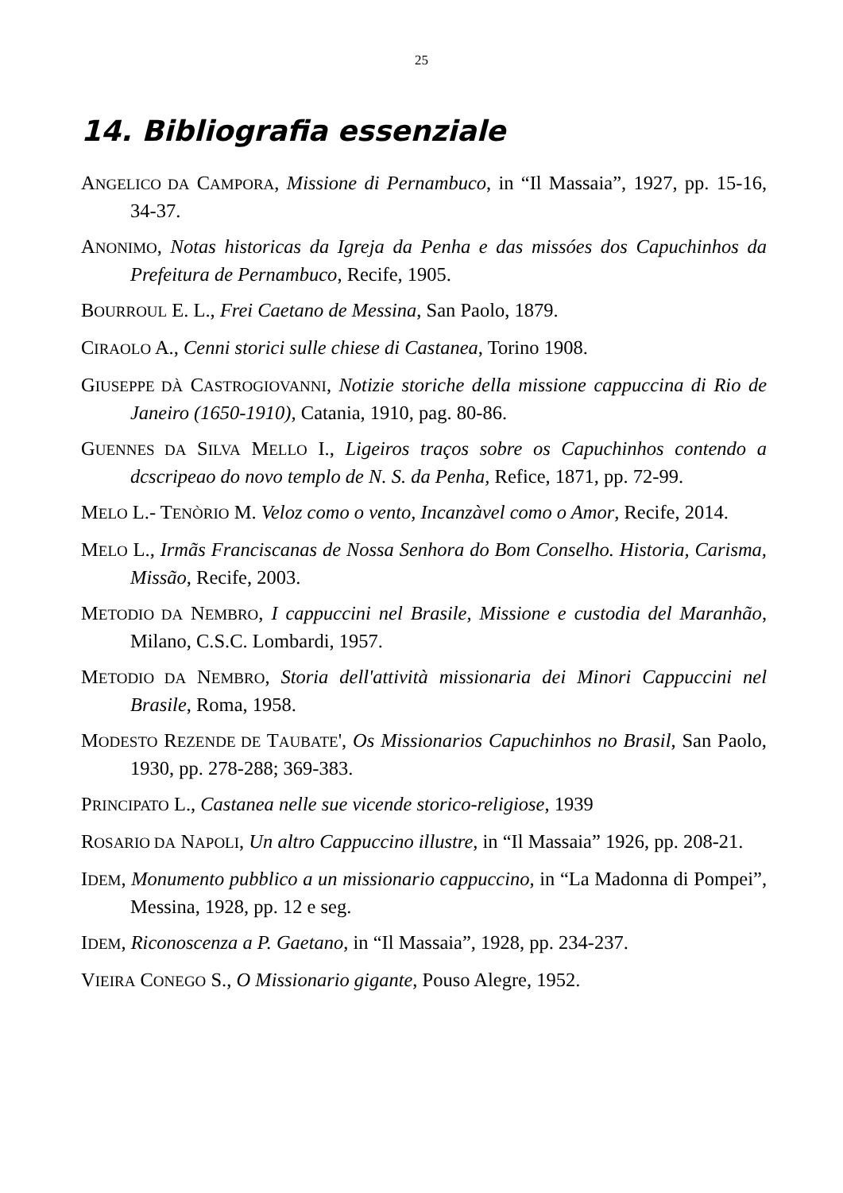25
14. Bibliografia essenziale
ANGELICO DA CAMPORA, Missione di Pernambuco, in “Il Massaia”, 1927, pp. 15-16, 34-37.
ANONIMO, Notas historicas da Igreja da Penha e das missóes dos Capuchinhos da Prefeitura de Pernambuco, Recife, 1905.
BOURROUL E. L., Frei Caetano de Messina, San Paolo, 1879.
CIRAOLO A., Cenni storici sulle chiese di Castanea, Torino 1908.
GIUSEPPE DÀ CASTROGIOVANNI, Notizie storiche della missione cappuccina di Rio de Janeiro (1650-1910), Catania, 1910, pag. 80-86.
GUENNES DA SILVA MELLO I., Ligeiros traços sobre os Capuchinhos contendo a dcscripeao do novo templo de N. S. da Penha, Refice, 1871, pp. 72-99.
MELO L.- TENÒRIO M. Veloz como o vento, Incanzàvel como o Amor, Recife, 2014.
MELO L., Irmãs Franciscanas de Nossa Senhora do Bom Conselho. Historia, Carisma, Missão, Recife, 2003.
METODIO DA NEMBRO, I cappuccini nel Brasile, Missione e custodia del Maranhão, Milano, C.S.C. Lombardi, 1957.
METODIO DA NEMBRO, Storia dell'attività missionaria dei Minori Cappuccini nel Brasile, Roma, 1958.
MODESTO REZENDE DE TAUBATE', Os Missionarios Capuchinhos no Brasil, San Paolo, 1930, pp. 278-288; 369-383.
PRINCIPATO L., Castanea nelle sue vicende storico-religiose, 1939
ROSARIO DA NAPOLI, Un altro Cappuccino illustre, in “Il Massaia” 1926, pp. 208-21.
IDEM, Monumento pubblico a un missionario cappuccino, in “La Madonna di Pompei”, Messina, 1928, pp. 12 e seg.
IDEM, Riconoscenza a P. Gaetano, in “Il Massaia”, 1928, pp. 234-237.
VIEIRA CONEGO S., O Missionario gigante, Pouso Alegre, 1952.